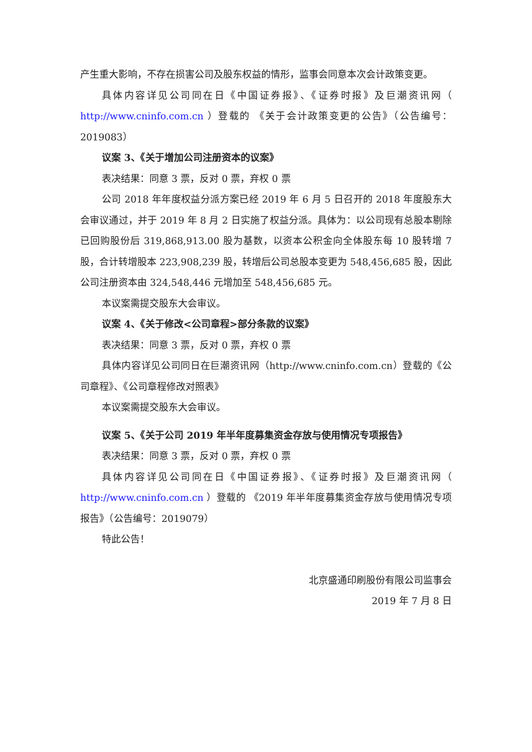产生重大影响，不存在损害公司及股东权益的情形，监事会同意本次会计政策变更。
具体内容详见公司同在日《中国证券报》、《证券时报》及巨潮资讯网（ http://www.cninfo.com.cn ）登载的 《关于会计政策变更的公告》（公告编号：2019083）
议案 3、《关于增加公司注册资本的议案》
表决结果：同意 3 票，反对 0 票，弃权 0 票
公司 2018 年年度权益分派方案已经 2019 年 6 月 5 日召开的 2018 年度股东大会审议通过，并于 2019 年 8 月 2 日实施了权益分派。具体为：以公司现有总股本剔除已回购股份后 319,868,913.00 股为基数，以资本公积金向全体股东每 10 股转增 7 股，合计转增股本 223,908,239 股，转增后公司总股本变更为 548,456,685 股，因此公司注册资本由 324,548,446 元增加至 548,456,685 元。
本议案需提交股东大会审议。
议案 4、《关于修改<公司章程>部分条款的议案》
表决结果：同意 3 票，反对 0 票，弃权 0 票
具体内容详见公司同日在巨潮资讯网（http://www.cninfo.com.cn）登载的《公司章程》、《公司章程修改对照表》
本议案需提交股东大会审议。
议案 5、《关于公司 2019 年半年度募集资金存放与使用情况专项报告》
表决结果：同意 3 票，反对 0 票，弃权 0 票
具体内容详见公司同在日《中国证券报》、《证券时报》及巨潮资讯网（ http://www.cninfo.com.cn ）登载的 《2019 年半年度募集资金存放与使用情况专项报告》（公告编号：2019079）
特此公告！
北京盛通印刷股份有限公司监事会
2019 年 7 月 8 日